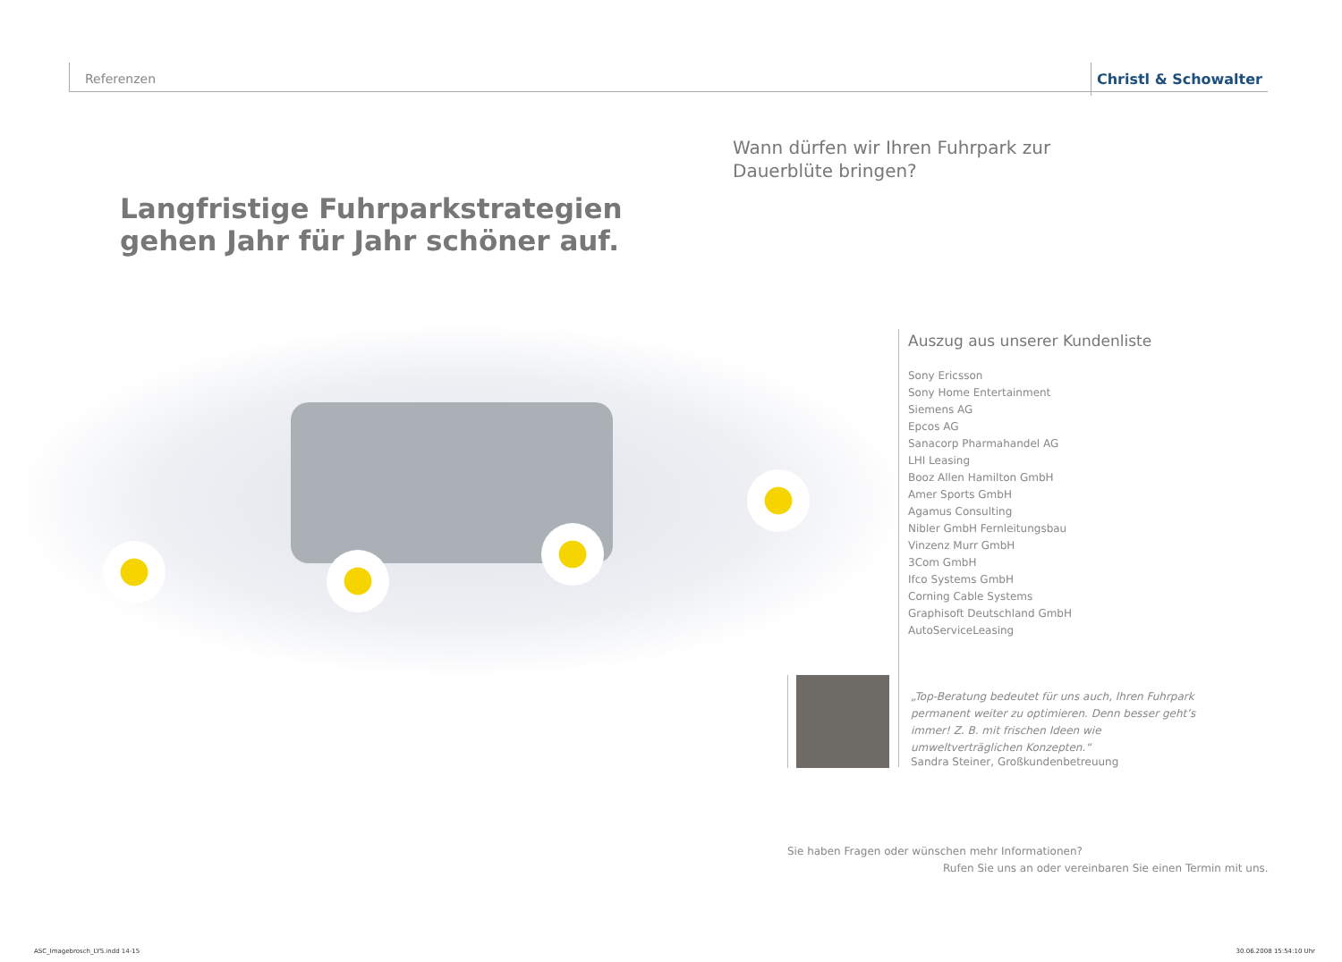Referenzen Christl & Schowalter
Wann dürfen wir Ihren Fuhrpark zur
Dauerblüte bringen?
Langfristige Fuhrparkstrategien
gehen Jahr für Jahr schöner auf.
Auszug aus unserer Kundenliste
Sony Ericsson
Sony Home Entertainment
Siemens AG
Epcos AG
Sanacorp Pharmahandel AG
LHI Leasing
Booz Allen Hamilton GmbH
Amer Sports GmbH
Agamus Consulting
Nibler GmbH Fernleitungsbau
Vinzenz Murr GmbH
3Com GmbH
Ifco Systems GmbH
Corning Cable Systems
Graphisoft Deutschland GmbH
AutoServiceLeasing
„Top-Beratung bedeutet für uns auch, Ihren Fuhrpark permanent weiter zu optimieren. Denn besser geht’s immer! Z. B. mit frischen Ideen wie umweltverträglichen Konzepten.“
Sandra Steiner, Großkundenbetreuung
Sie haben Fragen oder wünschen mehr Informationen?
Rufen Sie uns an oder vereinbaren Sie einen Termin mit uns.
ASC_Imagebrosch_LY5.indd 14-15 30.06.2008 15:54:10 Uhr